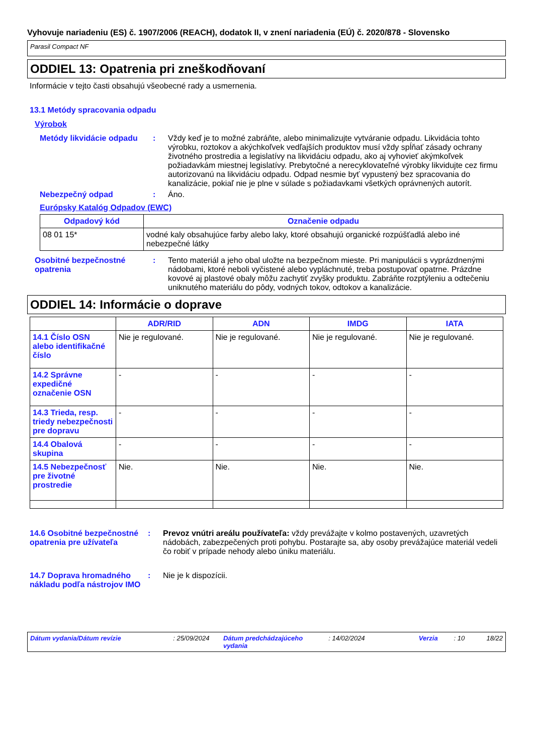Vyhovuje nariadeniu (ES) č. 1907/2006 (REACH), dodatok II, v znení nariadenia (EÚ) č. 2020/878 - Slovensko
Parasil Compact NF
ODDIEL 13: Opatrenia pri zneškodňovaní
Informácie v tejto časti obsahujú všeobecné rady a usmernenia.
13.1 Metódy spracovania odpadu
Výrobok
Metódy likvidácie odpadu
: Vždy keď je to možné zabráňte, alebo minimalizujte vytváranie odpadu. Likvidácia tohto výrobku, roztokov a akýchkoľvek vedľajších produktov musí vždy spĺňať zásady ochrany životného prostredia a legislatívy na likvidáciu odpadu, ako aj vyhovieť akýmkoľvek požiadavkám miestnej legislatívy. Prebytočné a nerecyklovateľné výrobky likvidujte cez firmu autorizovanú na likvidáciu odpadu. Odpad nesmie byť vypustený bez spracovania do kanalizácie, pokiaľ nie je plne v súlade s požiadavkami všetkých oprávnených autorít.
Nebezpečný odpad : Áno.
Európsky Katalóg Odpadov (EWC)
| Odpadový kód | Označenie odpadu |
| --- | --- |
| 08 01 15* | vodné kaly obsahujúce farby alebo laky, ktoré obsahujú organické rozpúšťadlá alebo iné nebezpečné látky |
Osobitné bezpečnostné opatrenia
: Tento materiál a jeho obal uložte na bezpečnom mieste. Pri manipulácii s vyprázdnenými nádobami, ktoré neboli vyčistené alebo vypláchnuté, treba postupovať opatrne. Prázdne kovové aj plastové obaly môžu zachytiť zvyšky produktu. Zabráňte rozptýleniu a odtečeniu uniknutého materiálu do pôdy, vodných tokov, odtokov a kanalizácie.
ODDIEL 14: Informácie o doprave
| | ADR/RID | ADN | IMDG | IATA |
| --- | --- | --- | --- | --- |
| 14.1 Číslo OSN alebo identifikačné číslo | Nie je regulované. | Nie je regulované. | Nie je regulované. | Nie je regulované. |
| 14.2 Správne expedičné označenie OSN | - | - | - | - |
| 14.3 Trieda, resp. triedy nebezpečnosti pre dopravu | - | - | - | - |
| 14.4 Obalová skupina | - | - | - | - |
| 14.5 Nebezpečnosť pre životné prostredie | Nie. | Nie. | Nie. | Nie. |
14.6 Osobitné bezpečnostné opatrenia pre užívateľa
: Prevoz vnútri areálu používateľa: vždy prevážajte v kolmo postavených, uzavretých nádobách, zabezpečených proti pohybu. Postarajte sa, aby osoby prevážajúce materiál vedeli čo robiť v prípade nehody alebo úniku materiálu.
14.7 Doprava hromadného nákladu podľa nástrojov IMO
: Nie je k dispozícii.
Dátum vydania/Dátum revízie : 25/09/2024
Dátum predchádzajúceho vydania
: 14/02/2024 Verzia : 10 18/22